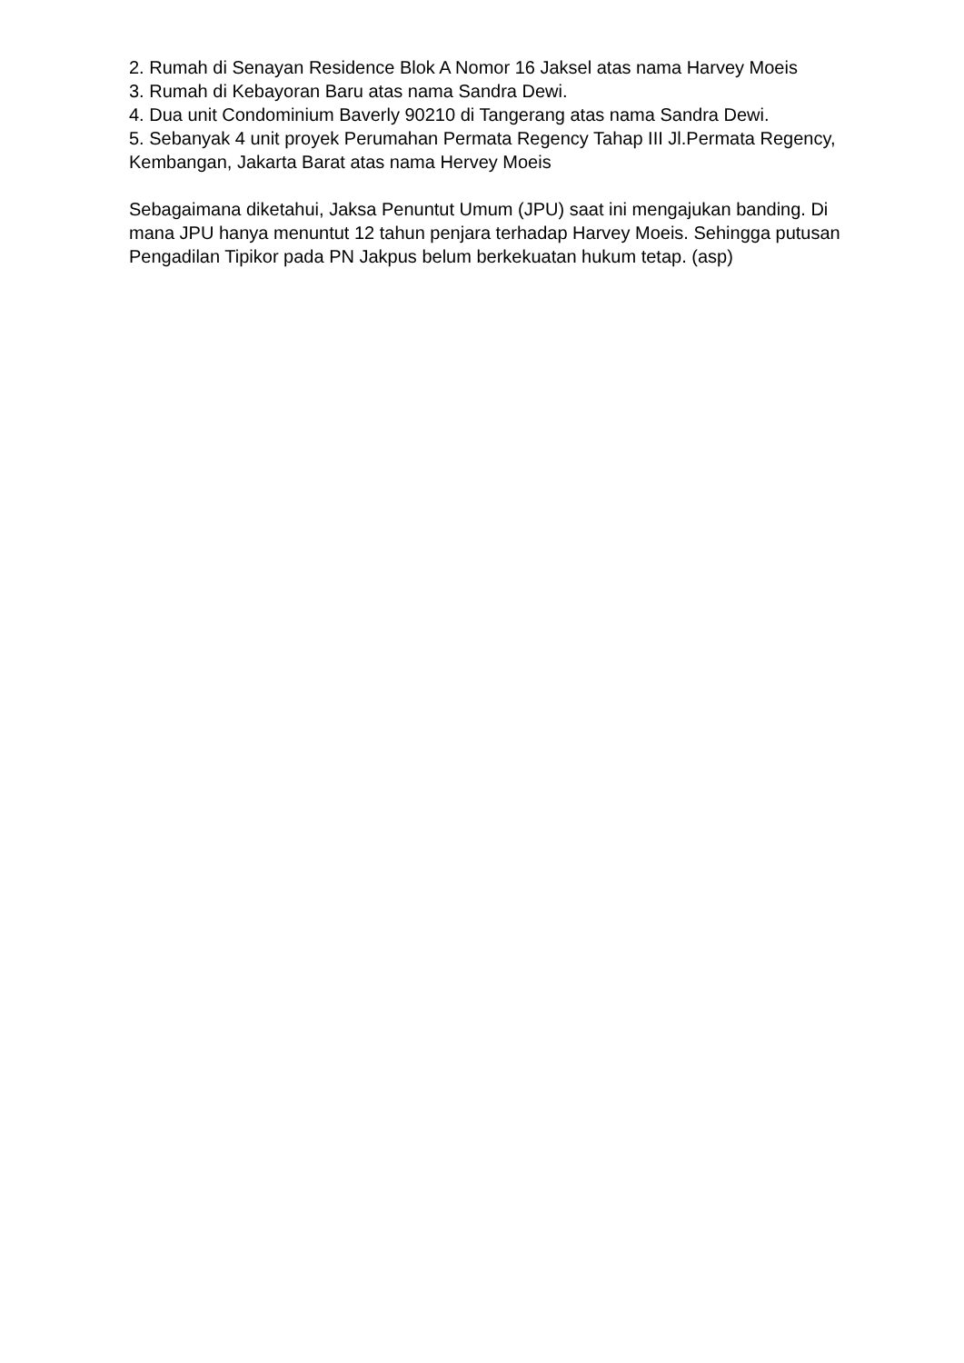2. Rumah di Senayan Residence Blok A Nomor 16 Jaksel atas nama Harvey Moeis
3. Rumah di Kebayoran Baru atas nama Sandra Dewi.
4. Dua unit Condominium Baverly 90210 di Tangerang atas nama Sandra Dewi.
5. Sebanyak 4 unit proyek Perumahan Permata Regency Tahap III Jl.Permata Regency, Kembangan, Jakarta Barat atas nama Hervey Moeis
Sebagaimana diketahui, Jaksa Penuntut Umum (JPU) saat ini mengajukan banding. Di mana JPU hanya menuntut 12 tahun penjara terhadap Harvey Moeis. Sehingga putusan Pengadilan Tipikor pada PN Jakpus belum berkekuatan hukum tetap. (asp)